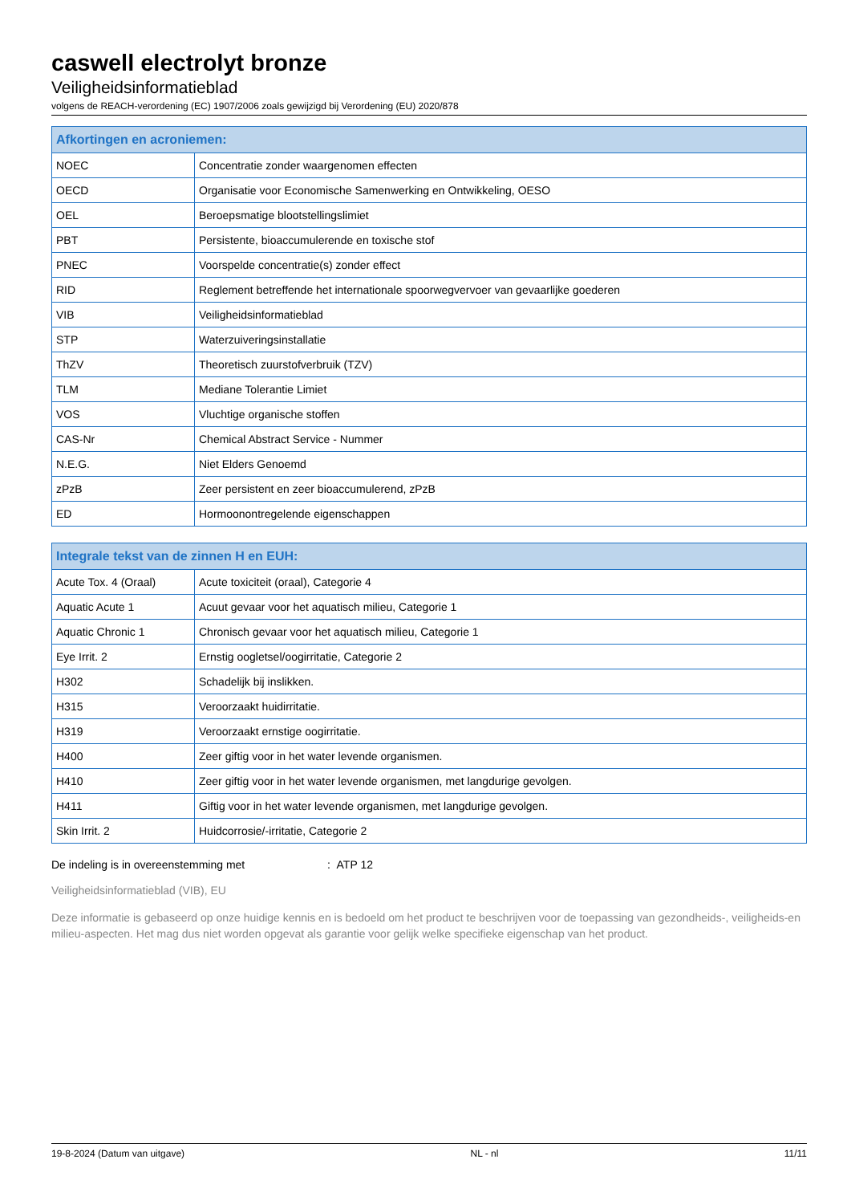caswell electrolyt bronze
Veiligheidsinformatieblad
volgens de REACH-verordening (EC) 1907/2006 zoals gewijzigd bij Verordening (EU) 2020/878
| Afkortingen en acroniemen: | |
| --- | --- |
| NOEC | Concentratie zonder waargenomen effecten |
| OECD | Organisatie voor Economische Samenwerking en Ontwikkeling, OESO |
| OEL | Beroepsmatige blootstellingslimiet |
| PBT | Persistente, bioaccumulerende en toxische stof |
| PNEC | Voorspelde concentratie(s) zonder effect |
| RID | Reglement betreffende het internationale spoorwegvervoer van gevaarlijke goederen |
| VIB | Veiligheidsinformatieblad |
| STP | Waterzuiveringsinstallatie |
| ThZV | Theoretisch zuurstofverbruik (TZV) |
| TLM | Mediane Tolerantie Limiet |
| VOS | Vluchtige organische stoffen |
| CAS-Nr | Chemical Abstract Service - Nummer |
| N.E.G. | Niet Elders Genoemd |
| zPzB | Zeer persistent en zeer bioaccumulerend, zPzB |
| ED | Hormoonontregelende eigenschappen |
| Integrale tekst van de zinnen H en EUH: | |
| --- | --- |
| Acute Tox. 4 (Oraal) | Acute toxiciteit (oraal), Categorie 4 |
| Aquatic Acute 1 | Acuut gevaar voor het aquatisch milieu, Categorie 1 |
| Aquatic Chronic 1 | Chronisch gevaar voor het aquatisch milieu, Categorie 1 |
| Eye Irrit. 2 | Ernstig oogletsel/oogirritatie, Categorie 2 |
| H302 | Schadelijk bij inslikken. |
| H315 | Veroorzaakt huidirritatie. |
| H319 | Veroorzaakt ernstige oogirritatie. |
| H400 | Zeer giftig voor in het water levende organismen. |
| H410 | Zeer giftig voor in het water levende organismen, met langdurige gevolgen. |
| H411 | Giftig voor in het water levende organismen, met langdurige gevolgen. |
| Skin Irrit. 2 | Huidcorrosie/-irritatie, Categorie 2 |
De indeling is in overeenstemming met : ATP 12
Veiligheidsinformatieblad (VIB), EU
Deze informatie is gebaseerd op onze huidige kennis en is bedoeld om het product te beschrijven voor de toepassing van gezondheids-, veiligheids-en milieu-aspecten. Het mag dus niet worden opgevat als garantie voor gelijk welke specifieke eigenschap van het product.
19-8-2024 (Datum van uitgave) NL - nl 11/11